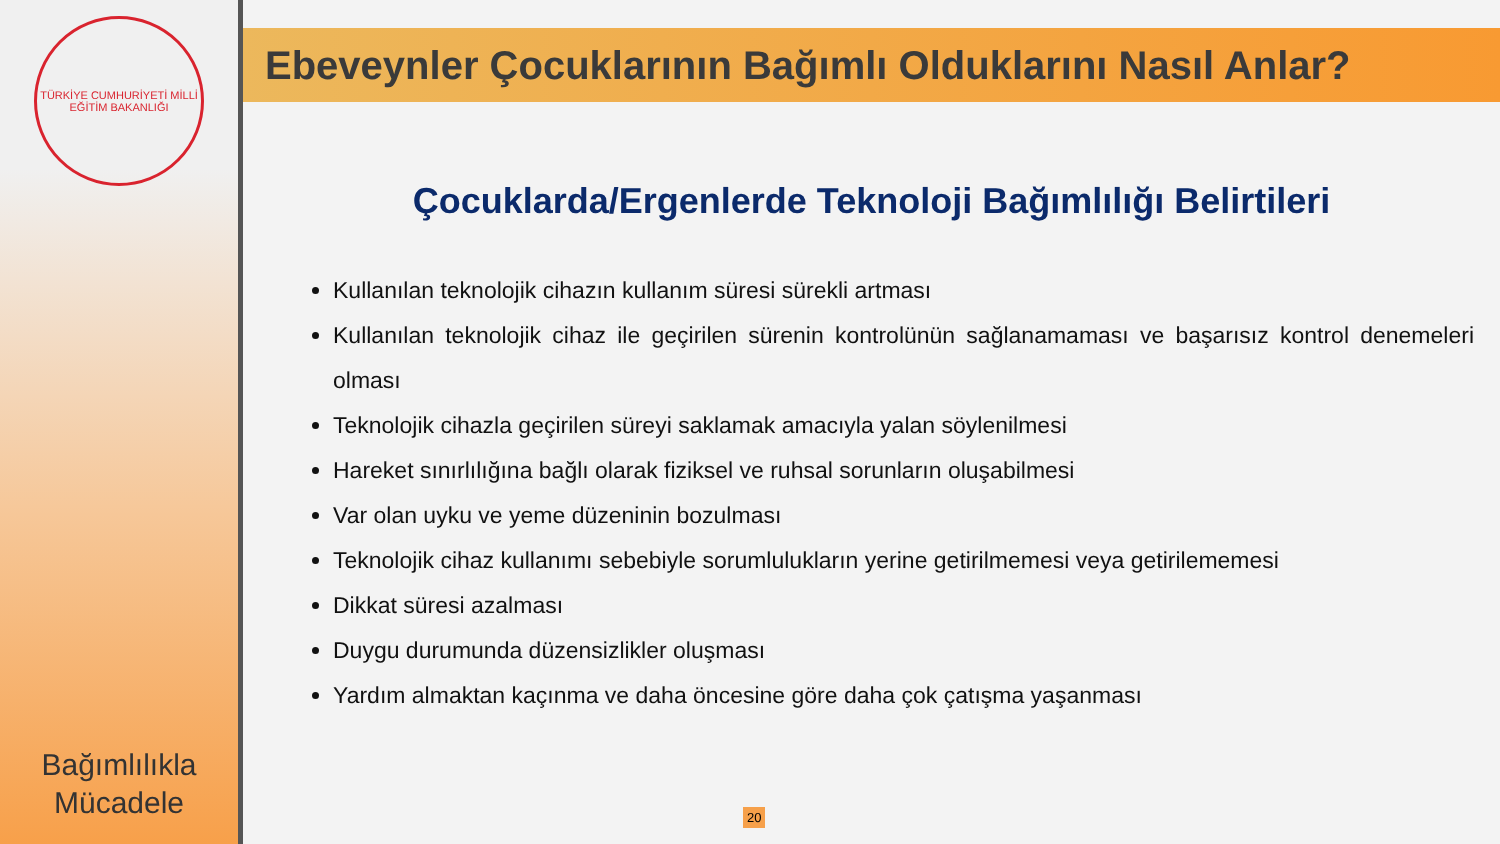TÜRKİYE CUMHURİYETİ MİLLİ EĞİTİM BAKANLIĞI
Bağımlılıkla
Mücadele
Ebeveynler Çocuklarının Bağımlı Olduklarını Nasıl Anlar?
Çocuklarda/Ergenlerde Teknoloji Bağımlılığı Belirtileri
Kullanılan teknolojik cihazın kullanım süresi sürekli artması
Kullanılan teknolojik cihaz ile geçirilen sürenin kontrolünün sağlanamaması ve başarısız kontrol denemeleri olması
Teknolojik cihazla geçirilen süreyi saklamak amacıyla yalan söylenilmesi
Hareket sınırlılığına bağlı olarak fiziksel ve ruhsal sorunların oluşabilmesi
Var olan uyku ve yeme düzeninin bozulması
Teknolojik cihaz kullanımı sebebiyle sorumlulukların yerine getirilmemesi veya getirilememesi
Dikkat süresi azalması
Duygu durumunda düzensizlikler oluşması
Yardım almaktan kaçınma ve daha öncesine göre daha çok çatışma yaşanması
20